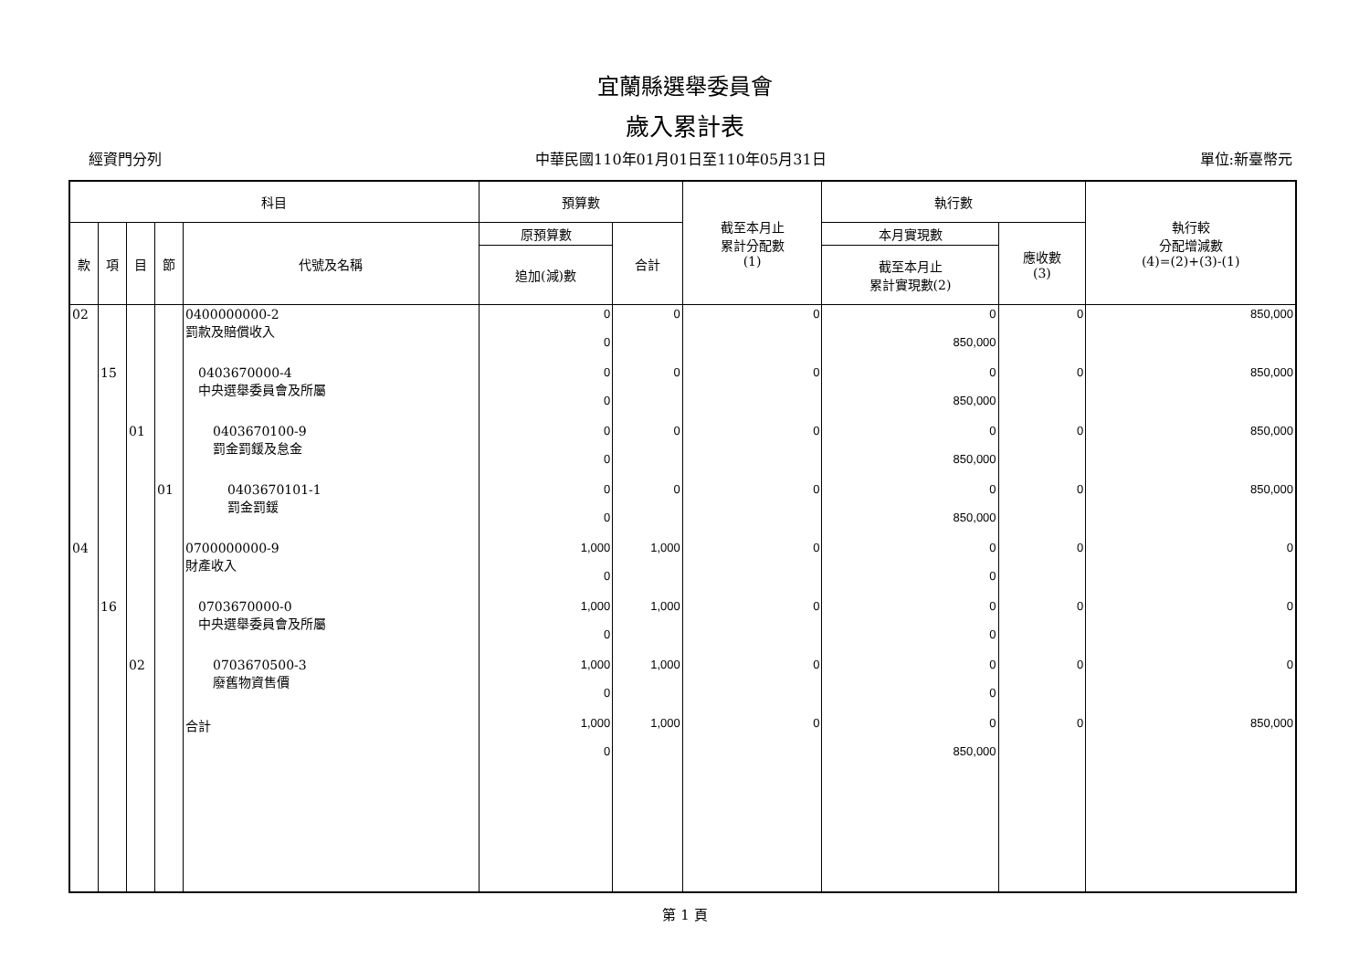宜蘭縣選舉委員會
歲入累計表
經資門分列 中華民國110年01月01日至110年05月31日 單位:新臺幣元
| 科目 | | | | | 預算數 | | 截至本月止 累計分配數 (1) | 執行數 | | 執行較 分配增減數 (4)=(2)+(3)-(1) |
| --- | --- | --- | --- | --- | --- | --- | --- | --- | --- | --- |
| 款 | 項 | 目 | 節 | 代號及名稱 | 原預算數 | 合計 | | 本月實現數 | 應收數 (3) | |
| | | | | | 追加(減)數 | | | 截至本月止 累計實現數(2) | | |
| 02 | | | | 0400000000-2 罰款及賠償收入 | 0 0 | 0 | 0 | 0 850,000 | 0 | 850,000 |
| | 15 | | | 0403670000-4 中央選舉委員會及所屬 | 0 0 | 0 | 0 | 0 850,000 | 0 | 850,000 |
| | | 01 | | 0403670100-9 罰金罰鍰及怠金 | 0 0 | 0 | 0 | 0 850,000 | 0 | 850,000 |
| | | | 01 | 0403670101-1 罰金罰鍰 | 0 0 | 0 | 0 | 0 850,000 | 0 | 850,000 |
| 04 | | | | 0700000000-9 財產收入 | 1,000 0 | 1,000 | 0 | 0 0 | 0 | 0 |
| | 16 | | | 0703670000-0 中央選舉委員會及所屬 | 1,000 0 | 1,000 | 0 | 0 0 | 0 | 0 |
| | | 02 | | 0703670500-3 廢舊物資售價 | 1,000 0 | 1,000 | 0 | 0 0 | 0 | 0 |
| | | | | 合計 | 1,000 0 | 1,000 | 0 | 0 850,000 | 0 | 850,000 |
第 1 頁